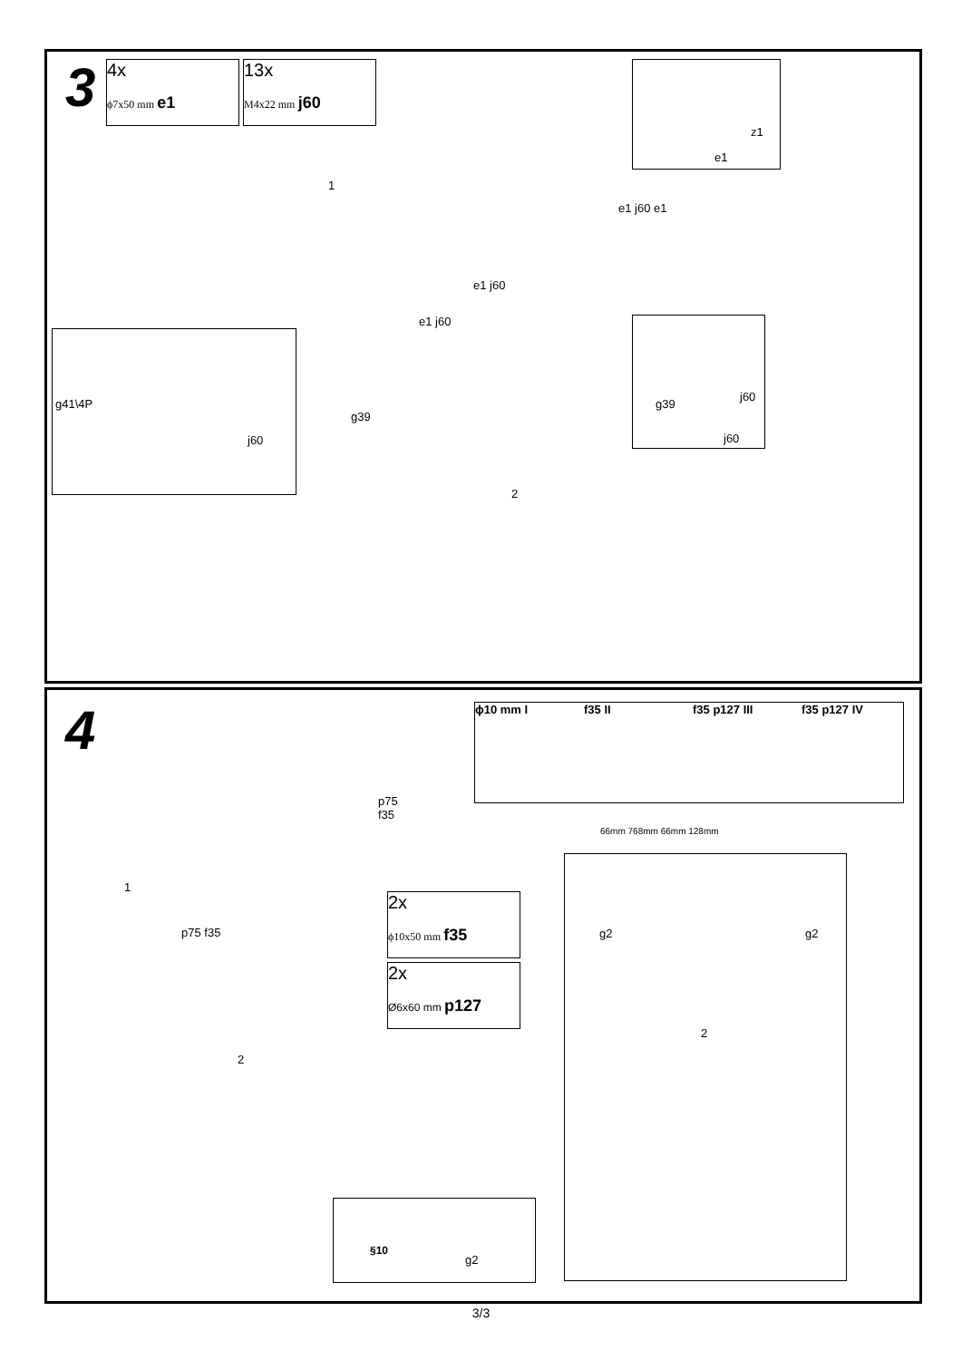3
4x
ϕ7x50 mm e1
13x
M4x22 mm j60
z1
e1
1
e1 j60 e1
e1 j60
e1 j60
g41\4P
j60
g39
g39
j60
j60
2
4 ϕ10 mm I f35 II f35 p127 III f35 p127 IV
p75
f35
1
p75 f35
2x
ϕ10x50 mm f35
2x
Ø6x60 mm p127
66mm 768mm 66mm 128mm
g2 g2
2
2
§10
g2
3/3